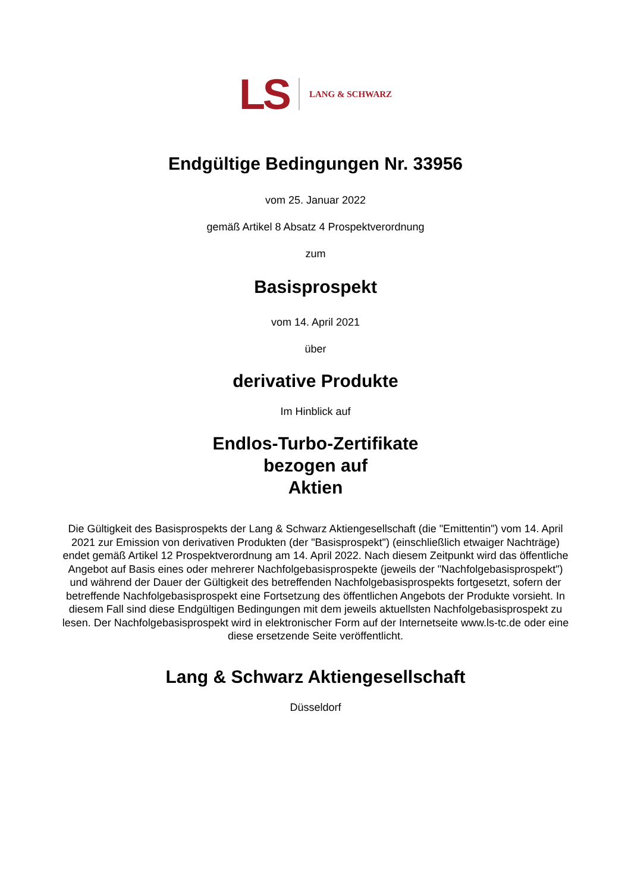LS LANG & SCHWARZ
Endgültige Bedingungen Nr. 33956
vom 25. Januar 2022
gemäß Artikel 8 Absatz 4 Prospektverordnung
zum
Basisprospekt
vom 14. April 2021
über
derivative Produkte
Im Hinblick auf
Endlos-Turbo-Zertifikate
bezogen auf
Aktien
Die Gültigkeit des Basisprospekts der Lang & Schwarz Aktiengesellschaft (die "Emittentin") vom 14. April 2021 zur Emission von derivativen Produkten (der "Basisprospekt") (einschließlich etwaiger Nachträge) endet gemäß Artikel 12 Prospektverordnung am 14. April 2022. Nach diesem Zeitpunkt wird das öffentliche Angebot auf Basis eines oder mehrerer Nachfolgebasisprospekte (jeweils der "Nachfolgebasisprospekt") und während der Dauer der Gültigkeit des betreffenden Nachfolgebasisprospekts fortgesetzt, sofern der betreffende Nachfolgebasisprospekt eine Fortsetzung des öffentlichen Angebots der Produkte vorsieht. In diesem Fall sind diese Endgültigen Bedingungen mit dem jeweils aktuellsten Nachfolgebasisprospekt zu lesen. Der Nachfolgebasisprospekt wird in elektronischer Form auf der Internetseite www.ls-tc.de oder eine diese ersetzende Seite veröffentlicht.
Lang & Schwarz Aktiengesellschaft
Düsseldorf